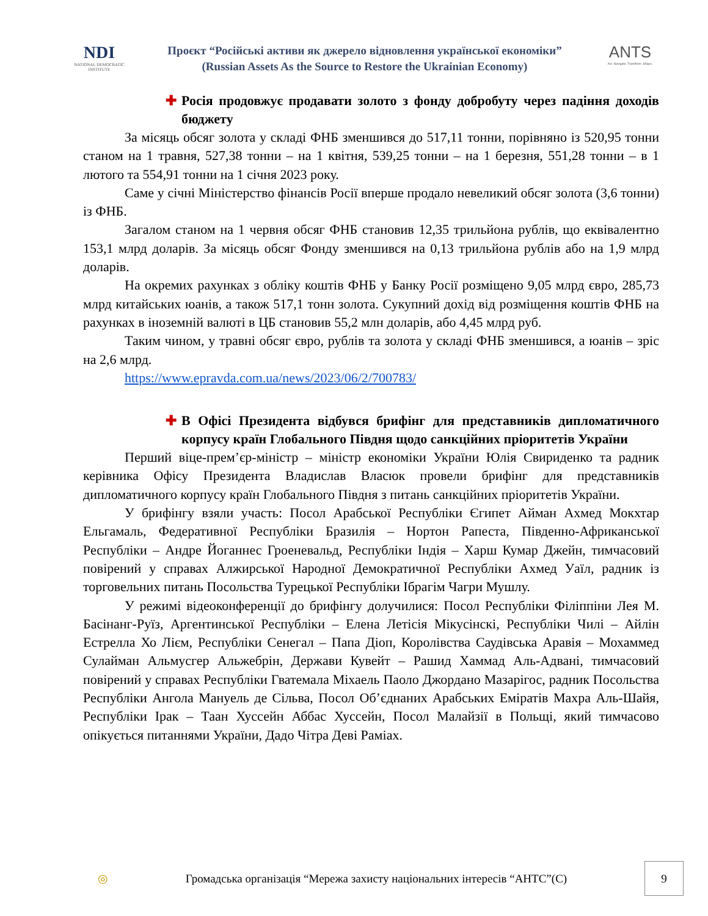NDI
NATIONAL DEMOCRATIC INSTITUTE
Проєкт “Російські активи як джерело відновлення української економіки”
(Russian Assets As the Source to Restore the Ukrainian Economy)
ANTS
Act. Navigate. Transform. Shape.
✚ Росія продовжує продавати золото з фонду добробуту через падіння доходів бюджету
За місяць обсяг золота у складі ФНБ зменшився до 517,11 тонни, порівняно із 520,95 тонни станом на 1 травня, 527,38 тонни – на 1 квітня, 539,25 тонни – на 1 березня, 551,28 тонни – в 1 лютого та 554,91 тонни на 1 січня 2023 року.
Саме у січні Міністерство фінансів Росії вперше продало невеликий обсяг золота (3,6 тонни) із ФНБ.
Загалом станом на 1 червня обсяг ФНБ становив 12,35 трильйона рублів, що еквівалентно 153,1 млрд доларів. За місяць обсяг Фонду зменшився на 0,13 трильйона рублів або на 1,9 млрд доларів.
На окремих рахунках з обліку коштів ФНБ у Банку Росії розміщено 9,05 млрд євро, 285,73 млрд китайських юанів, а також 517,1 тонн золота. Сукупний дохід від розміщення коштів ФНБ на рахунках в іноземній валюті в ЦБ становив 55,2 млн доларів, або 4,45 млрд руб.
Таким чином, у травні обсяг євро, рублів та золота у складі ФНБ зменшився, а юанів – зріс на 2,6 млрд.
https://www.epravda.com.ua/news/2023/06/2/700783/
✚ В Офісі Президента відбувся брифінг для представників дипломатичного корпусу країн Глобального Півдня щодо санкційних пріоритетів України
Перший віце-прем’єр-міністр – міністр економіки України Юлія Свириденко та радник керівника Офісу Президента Владислав Власюк провели брифінг для представників дипломатичного корпусу країн Глобального Півдня з питань санкційних пріоритетів України.
У брифінгу взяли участь: Посол Арабської Республіки Єгипет Айман Ахмед Мокхтар Ельгамаль, Федеративної Республіки Бразилія – Нортон Рапеста, Південно-Африканської Республіки – Андре Йоганнес Гроеневальд, Республіки Індія – Харш Кумар Джейн, тимчасовий повірений у справах Алжирської Народної Демократичної Республіки Ахмед Уаїл, радник із торговельних питань Посольства Турецької Республіки Ібрагім Чагри Мушлу.
У режимі відеоконференції до брифінгу долучилися: Посол Республіки Філіппіни Лея М. Басінанг-Руїз, Аргентинської Республіки – Елена Летісія Мікусінскі, Республіки Чилі – Айлін Естрелла Хо Лієм, Республіки Сенегал – Папа Діоп, Королівства Саудівська Аравія – Мохаммед Сулайман Альмусгер Альжебрін, Держави Кувейт – Рашид Хаммад Аль-Адвані, тимчасовий повірений у справах Республіки Гватемала Міхаель Паоло Джордано Мазарігос, радник Посольства Республіки Ангола Мануель де Сільва, Посол Об’єднаних Арабських Еміратів Махра Аль-Шайя, Республіки Ірак – Таан Хуссейн Аббас Хуссейн, Посол Малайзії в Польщі, який тимчасово опікується питаннями України, Дадо Чітра Деві Раміах.
◎
Громадська організація “Мережа захисту національних інтересів “АНТС”(С)
9